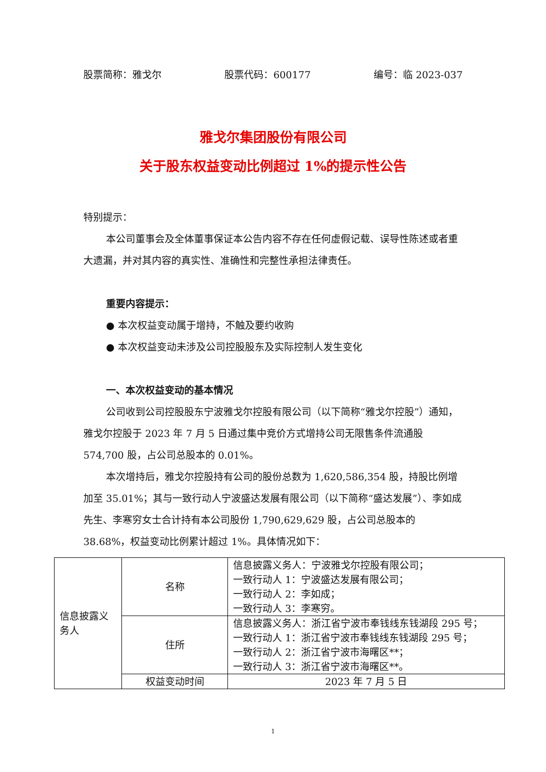股票简称：雅戈尔 股票代码：600177 编号：临 2023-037
雅戈尔集团股份有限公司
关于股东权益变动比例超过 1%的提示性公告
特别提示：
本公司董事会及全体董事保证本公告内容不存在任何虚假记载、误导性陈述或者重大遗漏，并对其内容的真实性、准确性和完整性承担法律责任。
重要内容提示：
● 本次权益变动属于增持，不触及要约收购
● 本次权益变动未涉及公司控股股东及实际控制人发生变化
一、本次权益变动的基本情况
公司收到公司控股股东宁波雅戈尔控股有限公司（以下简称“雅戈尔控股”）通知，雅戈尔控股于 2023 年 7 月 5 日通过集中竞价方式增持公司无限售条件流通股 574,700 股，占公司总股本的 0.01%。
本次增持后，雅戈尔控股持有公司的股份总数为 1,620,586,354 股，持股比例增加至 35.01%；其与一致行动人宁波盛达发展有限公司（以下简称“盛达发展”）、李如成先生、李寒穷女士合计持有本公司股份 1,790,629,629 股，占公司总股本的 38.68%，权益变动比例累计超过 1%。具体情况如下：
| 信息披露义务人 | 名称 | 信息披露义务人：宁波雅戈尔控股有限公司； 一致行动人 1：宁波盛达发展有限公司； 一致行动人 2：李如成； 一致行动人 3：李寒穷。 |
| | 住所 | 信息披露义务人：浙江省宁波市奉钱线东钱湖段 295 号； 一致行动人 1：浙江省宁波市奉钱线东钱湖段 295 号； 一致行动人 2：浙江省宁波市海曙区**； 一致行动人 3：浙江省宁波市海曙区**。 |
| | 权益变动时间 | 2023 年 7 月 5 日 |
1